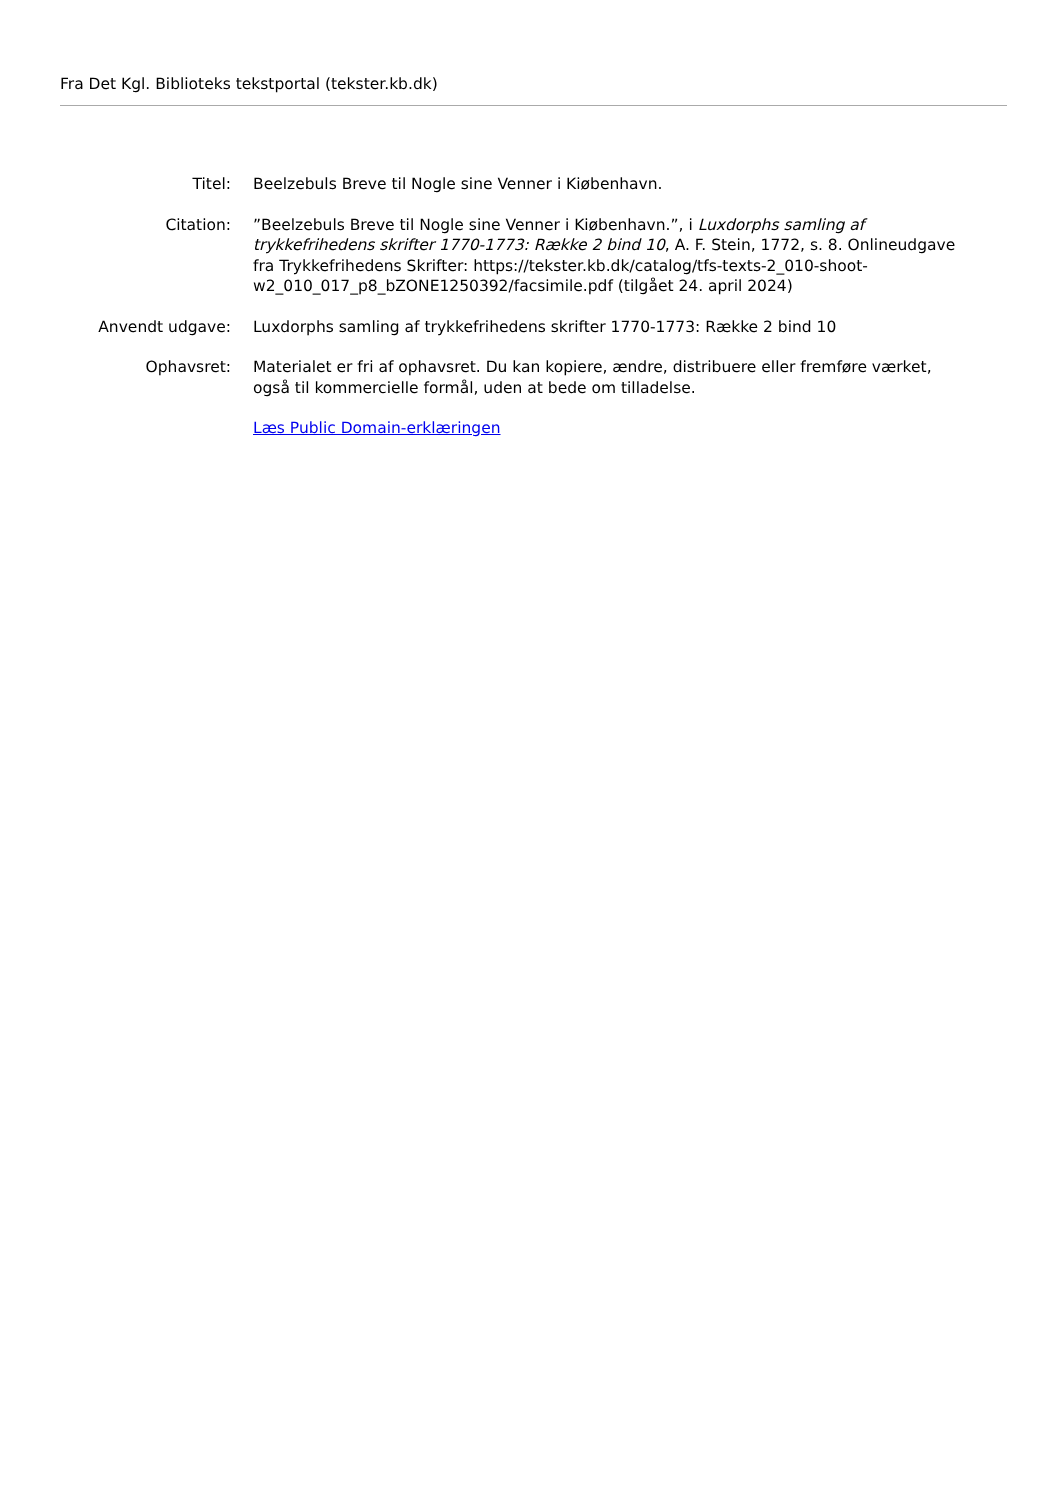Fra Det Kgl. Biblioteks tekstportal (tekster.kb.dk)
Titel: Beelzebuls Breve til Nogle sine Venner i Kiøbenhavn.
Citation: ”Beelzebuls Breve til Nogle sine Venner i Kiøbenhavn.”, i Luxdorphs samling af trykkefrihedens skrifter 1770-1773: Række 2 bind 10, A. F. Stein, 1772, s. 8. Onlineudgave fra Trykkefrihedens Skrifter: https://tekster.kb.dk/catalog/tfs-texts-2_010-shoot-w2_010_017_p8_bZONE1250392/facsimile.pdf (tilgået 24. april 2024)
Anvendt udgave: Luxdorphs samling af trykkefrihedens skrifter 1770-1773: Række 2 bind 10
Ophavsret: Materialet er fri af ophavsret. Du kan kopiere, ændre, distribuere eller fremføre værket, også til kommercielle formål, uden at bede om tilladelse.
Læs Public Domain-erklæringen